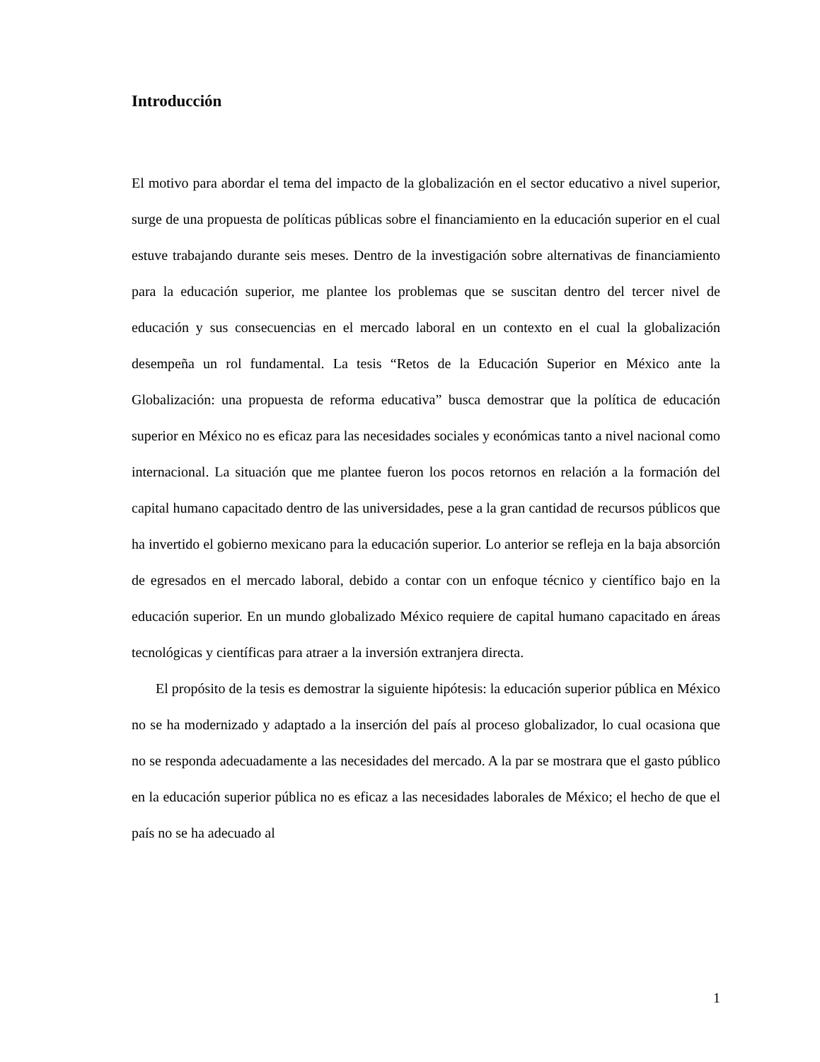Introducción
El motivo para abordar el tema del impacto de la globalización en el sector educativo a nivel superior, surge de una propuesta de políticas públicas sobre el financiamiento en la educación superior en el cual estuve trabajando durante seis meses. Dentro de la investigación sobre alternativas de financiamiento para la educación superior, me plantee los problemas que se suscitan dentro del tercer nivel de educación y sus consecuencias en el mercado laboral en un contexto en el cual la globalización desempeña un rol fundamental. La tesis “Retos de la Educación Superior en México ante la Globalización: una propuesta de reforma educativa” busca demostrar que la política de educación superior en México no es eficaz para las necesidades sociales y económicas tanto a nivel nacional como internacional. La situación que me plantee fueron los pocos retornos en relación a la formación del capital humano capacitado dentro de las universidades, pese a la gran cantidad de recursos públicos que ha invertido el gobierno mexicano para la educación superior. Lo anterior se refleja en la baja absorción de egresados en el mercado laboral, debido a contar con un enfoque técnico y científico bajo en la educación superior. En un mundo globalizado México requiere de capital humano capacitado en áreas tecnológicas y científicas para atraer a la inversión extranjera directa.
El propósito de la tesis es demostrar la siguiente hipótesis: la educación superior pública en México no se ha modernizado y adaptado a la inserción del país al proceso globalizador, lo cual ocasiona que no se responda adecuadamente a las necesidades del mercado. A la par se mostrara que el gasto público en la educación superior pública no es eficaz a las necesidades laborales de México; el hecho de que el país no se ha adecuado al
1